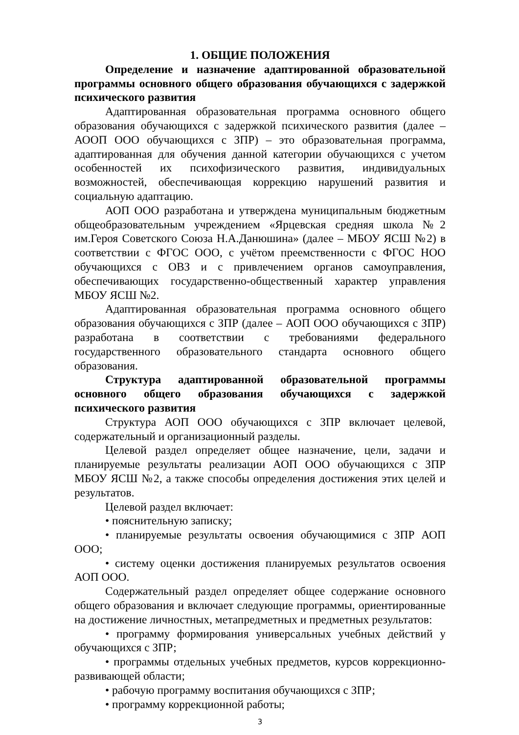1. ОБЩИЕ ПОЛОЖЕНИЯ
Определение и назначение адаптированной образовательной программы основного общего образования обучающихся с задержкой психического развития
Адаптированная образовательная программа основного общего образования обучающихся с задержкой психического развития (далее – АООП ООО обучающихся с ЗПР) – это образовательная программа, адаптированная для обучения данной категории обучающихся с учетом особенностей их психофизического развития, индивидуальных возможностей, обеспечивающая коррекцию нарушений развития и социальную адаптацию.
АОП ООО разработана и утверждена муниципальным бюджетным общеобразовательным учреждением «Ярцевская средняя школа №2 им.Героя Советского Союза Н.А.Данюшина» (далее – МБОУ ЯСШ №2) в соответствии с ФГОС ООО, с учётом преемственности с ФГОС НОО обучающихся с ОВЗ и с привлечением органов самоуправления, обеспечивающих государственно-общественный характер управления МБОУ ЯСШ №2.
Адаптированная образовательная программа основного общего образования обучающихся с ЗПР (далее – АОП ООО обучающихся с ЗПР) разработана в соответствии с требованиями федерального государственного образовательного стандарта основного общего образования.
Структура адаптированной образовательной программы основного общего образования обучающихся с задержкой психического развития
Структура АОП ООО обучающихся с ЗПР включает целевой, содержательный и организационный разделы.
Целевой раздел определяет общее назначение, цели, задачи и планируемые результаты реализации АОП ООО обучающихся с ЗПР МБОУ ЯСШ №2, а также способы определения достижения этих целей и результатов.
Целевой раздел включает:
• пояснительную записку;
• планируемые результаты освоения обучающимися с ЗПР АОП ООО;
• систему оценки достижения планируемых результатов освоения АОП ООО.
Содержательный раздел определяет общее содержание основного общего образования и включает следующие программы, ориентированные на достижение личностных, метапредметных и предметных результатов:
• программу формирования универсальных учебных действий у обучающихся с ЗПР;
• программы отдельных учебных предметов, курсов коррекционно-развивающей области;
• рабочую программу воспитания обучающихся с ЗПР;
• программу коррекционной работы;
3